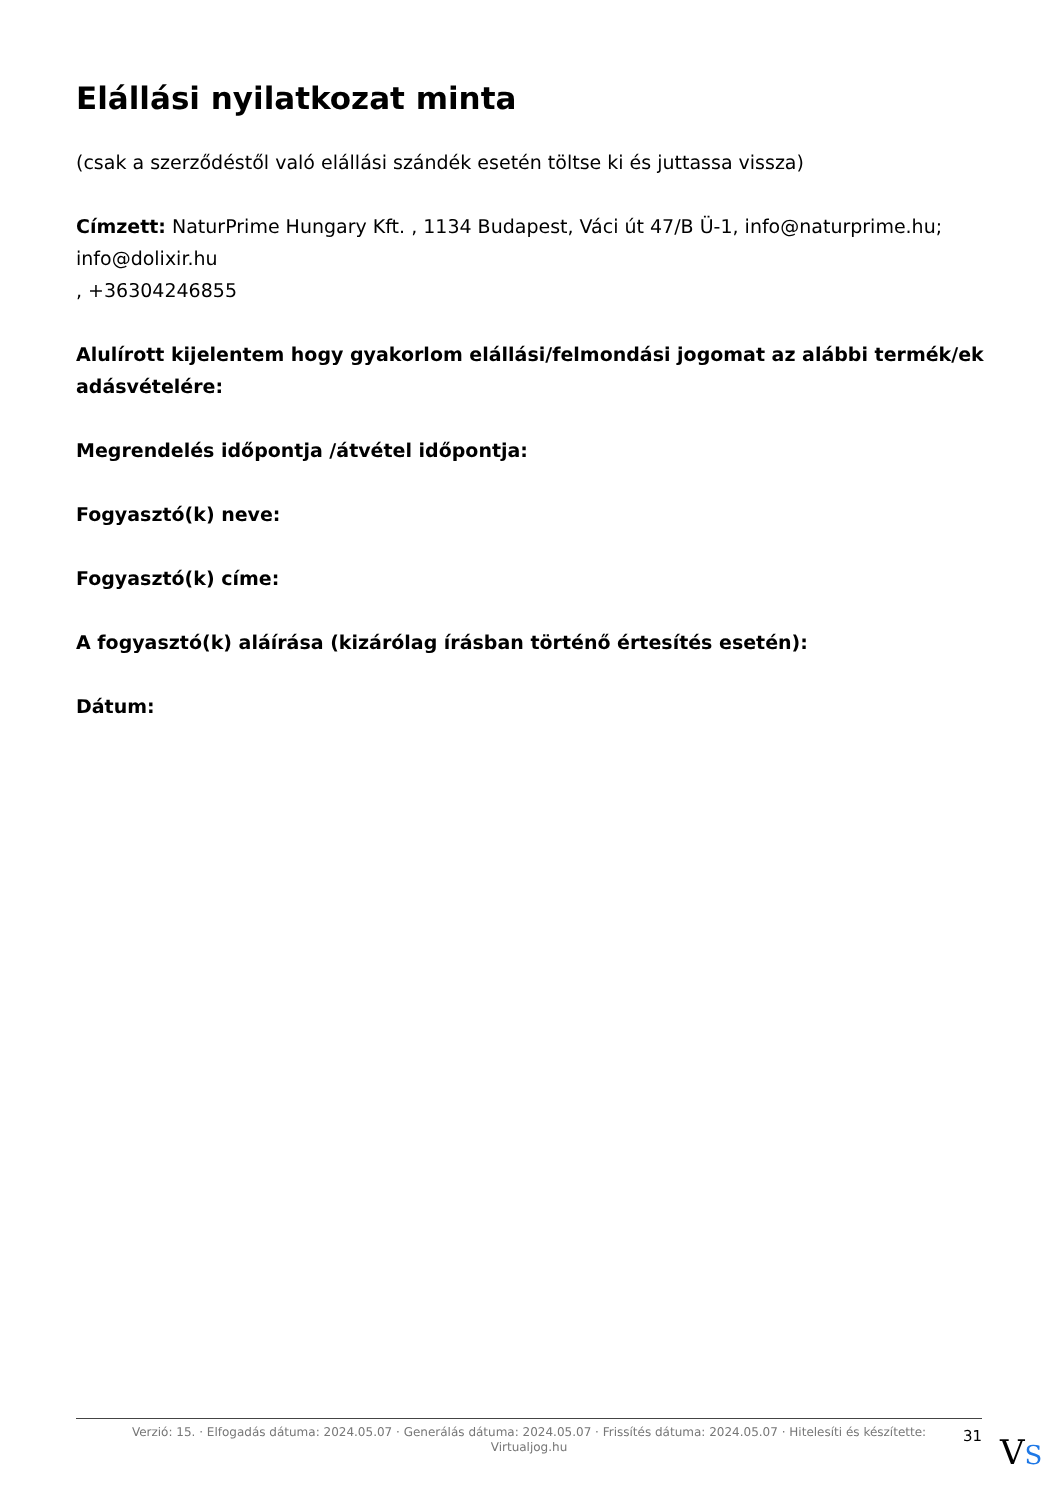Elállási nyilatkozat minta
(csak a szerződéstől való elállási szándék esetén töltse ki és juttassa vissza)
Címzett: NaturPrime Hungary Kft. , 1134 Budapest, Váci út 47/B Ü-1, info@naturprime.hu; info@dolixir.hu
, +36304246855
Alulírott kijelentem hogy gyakorlom elállási/felmondási jogomat az alábbi termék/ek adásvételére:
Megrendelés időpontja /átvétel időpontja:
Fogyasztó(k) neve:
Fogyasztó(k) címe:
A fogyasztó(k) aláírása (kizárólag írásban történő értesítés esetén):
Dátum:
Verzió: 15. · Elfogadás dátuma: 2024.05.07 · Generálás dátuma: 2024.05.07 · Frissítés dátuma: 2024.05.07 · Hitelesíti és készítette: Virtualjog.hu
31
VS